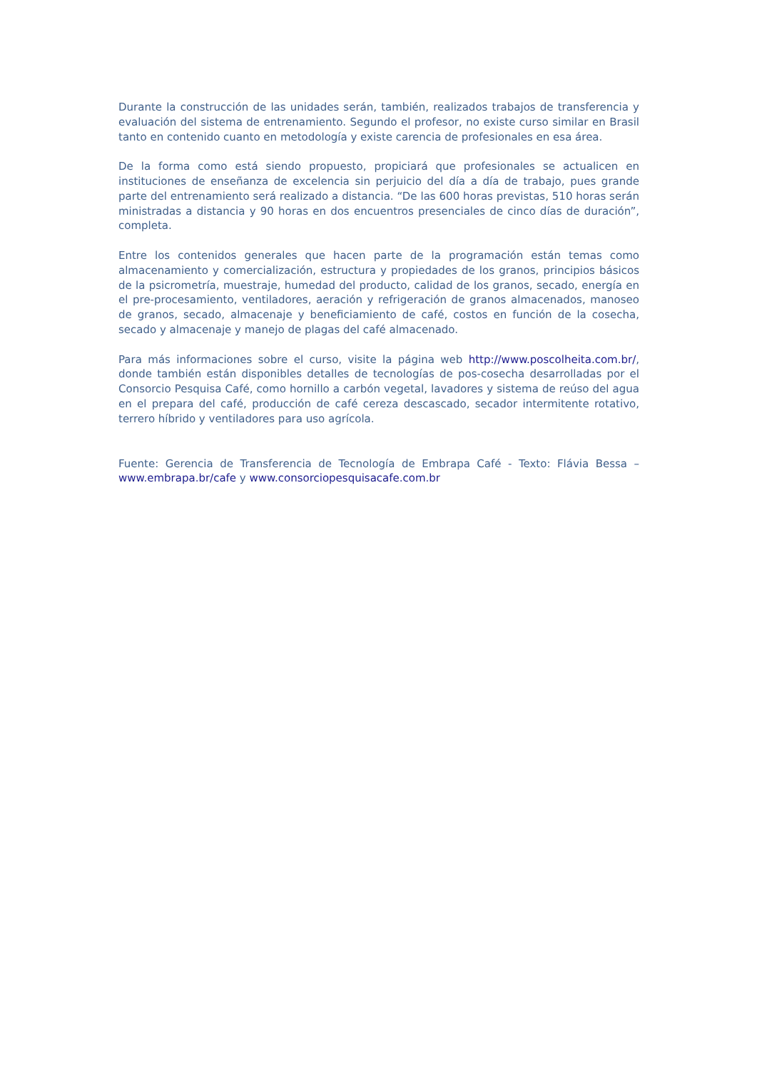Durante la construcción de las unidades serán, también, realizados trabajos de transferencia y evaluación del sistema de entrenamiento. Segundo el profesor, no existe curso similar en Brasil tanto en contenido cuanto en metodología y existe carencia de profesionales en esa área.
De la forma como está siendo propuesto, propiciará que profesionales se actualicen en instituciones de enseñanza de excelencia sin perjuicio del día a día de trabajo, pues grande parte del entrenamiento será realizado a distancia. “De las 600 horas previstas, 510 horas serán ministradas a distancia y 90 horas en dos encuentros presenciales de cinco días de duración”, completa.
Entre los contenidos generales que hacen parte de la programación están temas como almacenamiento y comercialización, estructura y propiedades de los granos, principios básicos de la psicrometría, muestraje, humedad del producto, calidad de los granos, secado, energía en el pre-procesamiento, ventiladores, aeración y refrigeración de granos almacenados, manoseo de granos, secado, almacenaje y beneficiamiento de café, costos en función de la cosecha, secado y almacenaje y manejo de plagas del café almacenado.
Para más informaciones sobre el curso, visite la página web http://www.poscolheita.com.br/, donde también están disponibles detalles de tecnologías de pos-cosecha desarrolladas por el Consorcio Pesquisa Café, como hornillo a carbón vegetal, lavadores y sistema de reúso del agua en el prepara del café, producción de café cereza descascado, secador intermitente rotativo, terrero híbrido y ventiladores para uso agrícola.
Fuente: Gerencia de Transferencia de Tecnología de Embrapa Café - Texto: Flávia Bessa – www.embrapa.br/cafe y www.consorciopesquisacafe.com.br